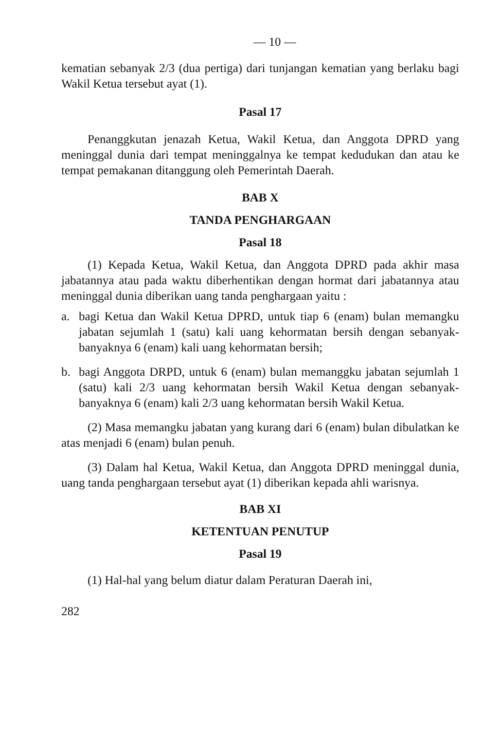— 10 —
kematian sebanyak 2/3 (dua pertiga) dari tunjangan kematian yang berlaku bagi Wakil Ketua tersebut ayat (1).
Pasal 17
Penanggkutan jenazah Ketua, Wakil Ketua, dan Anggota DPRD yang meninggal dunia dari tempat meninggalnya ke tempat kedudukan dan atau ke tempat pemakanan ditanggung oleh Pemerintah Daerah.
BAB X
TANDA PENGHARGAAN
Pasal 18
(1) Kepada Ketua, Wakil Ketua, dan Anggota DPRD pada akhir masa jabatannya atau pada waktu diberhentikan dengan hormat dari jabatannya atau meninggal dunia diberikan uang tanda penghargaan yaitu :
a. bagi Ketua dan Wakil Ketua DPRD, untuk tiap 6 (enam) bulan memangku jabatan sejumlah 1 (satu) kali uang kehormatan bersih dengan sebanyak-banyaknya 6 (enam) kali uang kehormatan bersih;
b. bagi Anggota DRPD, untuk 6 (enam) bulan memanggku jabatan sejumlah 1 (satu) kali 2/3 uang kehormatan bersih Wakil Ketua dengan sebanyak-banyaknya 6 (enam) kali 2/3 uang kehormatan bersih Wakil Ketua.
(2) Masa memangku jabatan yang kurang dari 6 (enam) bulan dibulatkan ke atas menjadi 6 (enam) bulan penuh.
(3) Dalam hal Ketua, Wakil Ketua, dan Anggota DPRD meninggal dunia, uang tanda penghargaan tersebut ayat (1) diberikan kepada ahli warisnya.
BAB XI
KETENTUAN PENUTUP
Pasal 19
(1) Hal-hal yang belum diatur dalam Peraturan Daerah ini,
282